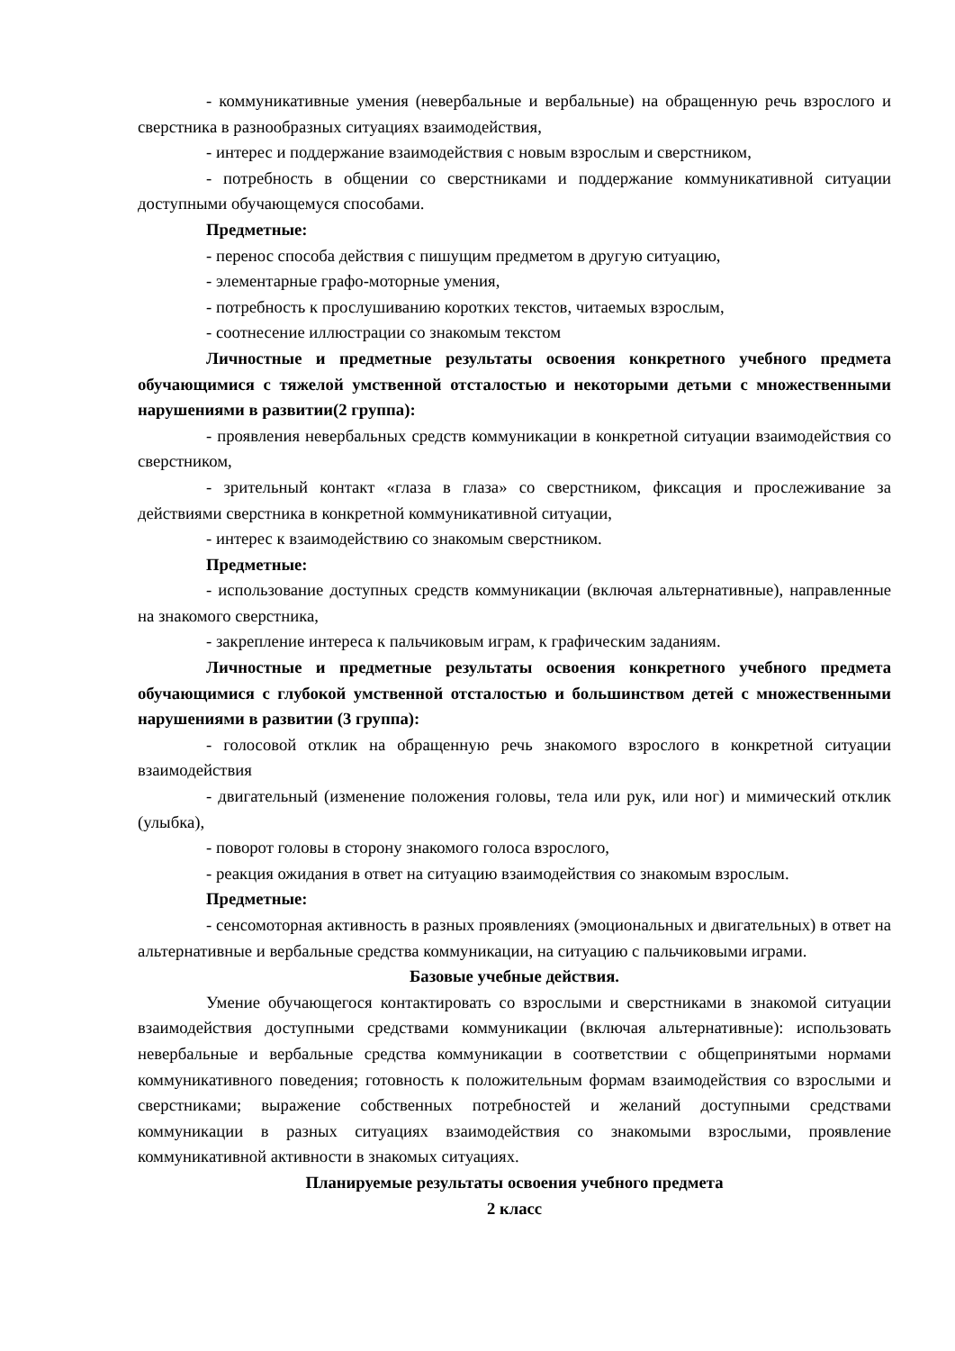- коммуникативные умения (невербальные и вербальные) на обращенную речь взрослого и сверстника в разнообразных ситуациях взаимодействия,
- интерес и поддержание взаимодействия с новым взрослым и сверстником,
- потребность в общении со сверстниками и поддержание коммуникативной ситуации доступными обучающемуся способами.
Предметные:
- перенос способа действия с пишущим предметом в другую ситуацию,
- элементарные графо-моторные умения,
- потребность к прослушиванию коротких текстов, читаемых взрослым,
- соотнесение иллюстрации со знакомым текстом
Личностные и предметные результаты освоения конкретного учебного предмета обучающимися с тяжелой умственной отсталостью и некоторыми детьми с множественными нарушениями в развитии(2 группа):
- проявления невербальных средств коммуникации в конкретной ситуации взаимодействия со сверстником,
- зрительный контакт «глаза в глаза» со сверстником, фиксация и прослеживание за действиями сверстника в конкретной коммуникативной ситуации,
- интерес к взаимодействию со знакомым сверстником.
Предметные:
- использование доступных средств коммуникации (включая альтернативные), направленные на знакомого сверстника,
- закрепление интереса к пальчиковым играм, к графическим заданиям.
Личностные и предметные результаты освоения конкретного учебного предмета обучающимися с глубокой умственной отсталостью и большинством детей с множественными нарушениями в развитии (3 группа):
- голосовой отклик на обращенную речь знакомого взрослого в конкретной ситуации взаимодействия
- двигательный (изменение положения головы, тела или рук, или ног) и мимический отклик (улыбка),
- поворот головы в сторону знакомого голоса взрослого,
- реакция ожидания в ответ на ситуацию взаимодействия со знакомым взрослым.
Предметные:
- сенсомоторная активность в разных проявлениях (эмоциональных и двигательных) в ответ на альтернативные и вербальные средства коммуникации, на ситуацию с пальчиковыми играми.
Базовые учебные действия.
Умение обучающегося контактировать со взрослыми и сверстниками в знакомой ситуации взаимодействия доступными средствами коммуникации (включая альтернативные): использовать невербальные и вербальные средства коммуникации в соответствии с общепринятыми нормами коммуникативного поведения; готовность к положительным формам взаимодействия со взрослыми и сверстниками; выражение собственных потребностей и желаний доступными средствами коммуникации в разных ситуациях взаимодействия со знакомыми взрослыми, проявление коммуникативной активности в знакомых ситуациях.
Планируемые результаты освоения учебного предмета
2 класс